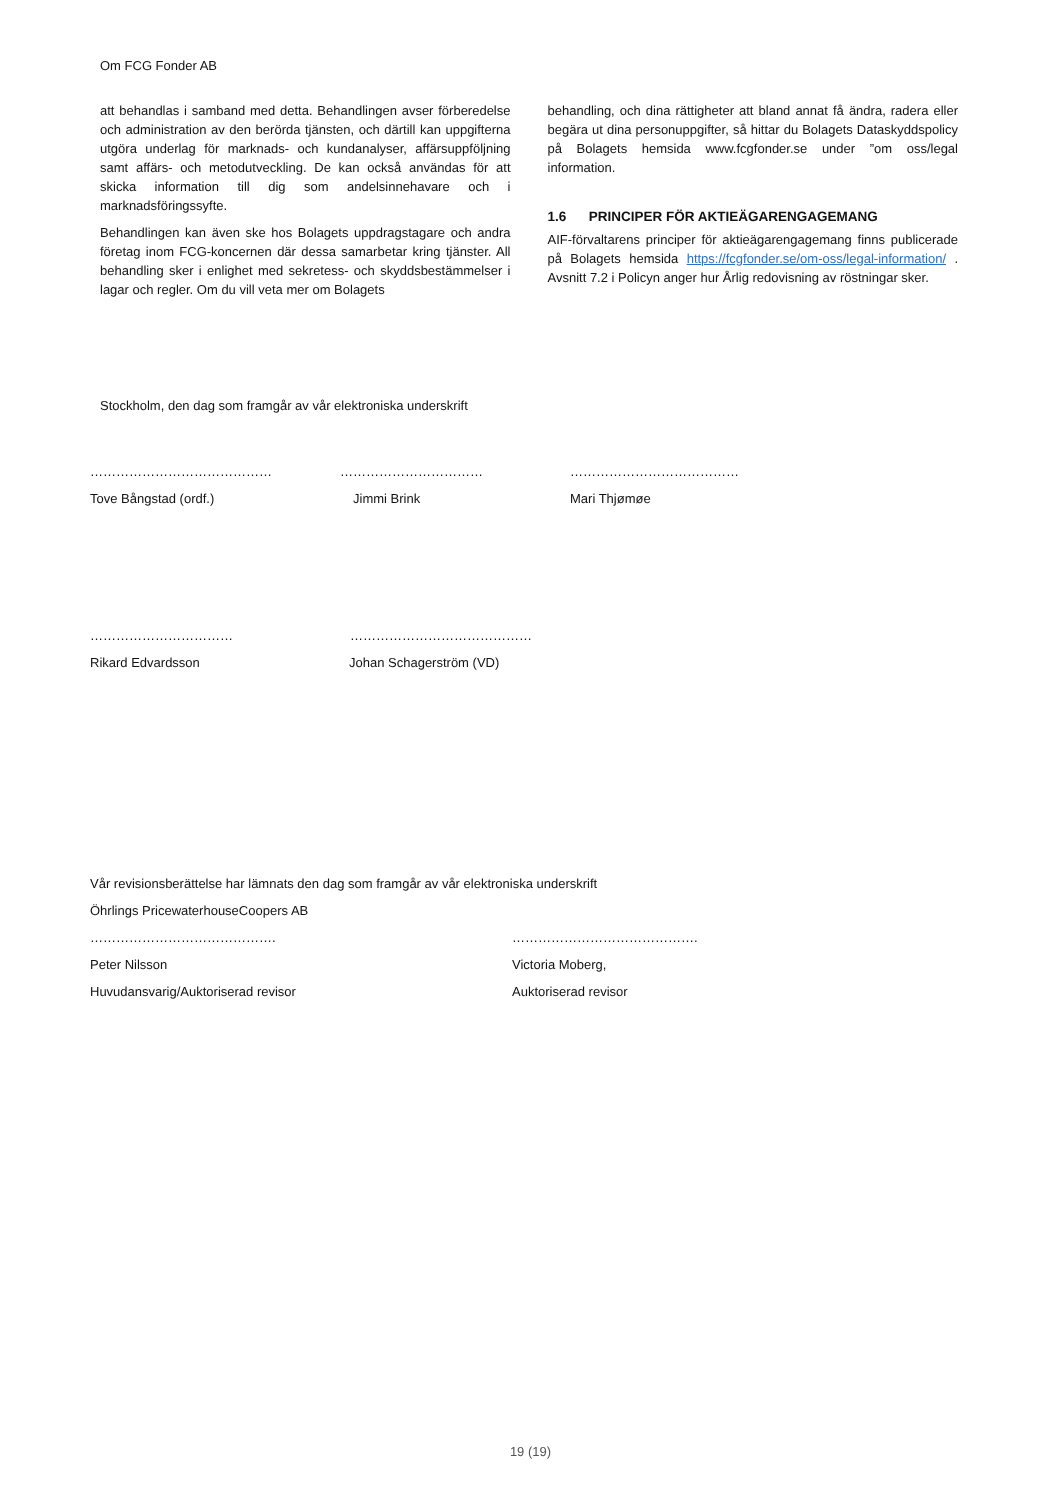Om FCG Fonder AB
att behandlas i samband med detta. Behandlingen avser förberedelse och administration av den berörda tjänsten, och därtill kan uppgifterna utgöra underlag för marknads- och kundanalyser, affärsuppföljning samt affärs- och metodutveckling. De kan också användas för att skicka information till dig som andelsinnehavare och i marknadsföringssyfte.
Behandlingen kan även ske hos Bolagets uppdragstagare och andra företag inom FCG-koncernen där dessa samarbetar kring tjänster. All behandling sker i enlighet med sekretess- och skyddsbestämmelser i lagar och regler. Om du vill veta mer om Bolagets
behandling, och dina rättigheter att bland annat få ändra, radera eller begära ut dina personuppgifter, så hittar du Bolagets Dataskyddspolicy på Bolagets hemsida www.fcgfonder.se under ”om oss/legal information.
1.6 PRINCIPER FÖR AKTIEÄGARENGAGEMANG
AIF-förvaltarens principer för aktieägarengagemang finns publicerade på Bolagets hemsida https://fcgfonder.se/om-oss/legal-information/ . Avsnitt 7.2 i Policyn anger hur Årlig redovisning av röstningar sker.
Stockholm, den dag som framgår av vår elektroniska underskrift
…………………………………… …………………………… …………………………………
Tove Bångstad (ordf.) Jimmi Brink Mari Thjømøe
…………………………… ……………………………………
Rikard Edvardsson Johan Schagerström (VD)
Vår revisionsberättelse har lämnats den dag som framgår av vår elektroniska underskrift
Öhrlings PricewaterhouseCoopers AB
……………………………………. …………………………………….
Peter Nilsson Victoria Moberg,
Huvudansvarig/Auktoriserad revisor Auktoriserad revisor
19 (19)